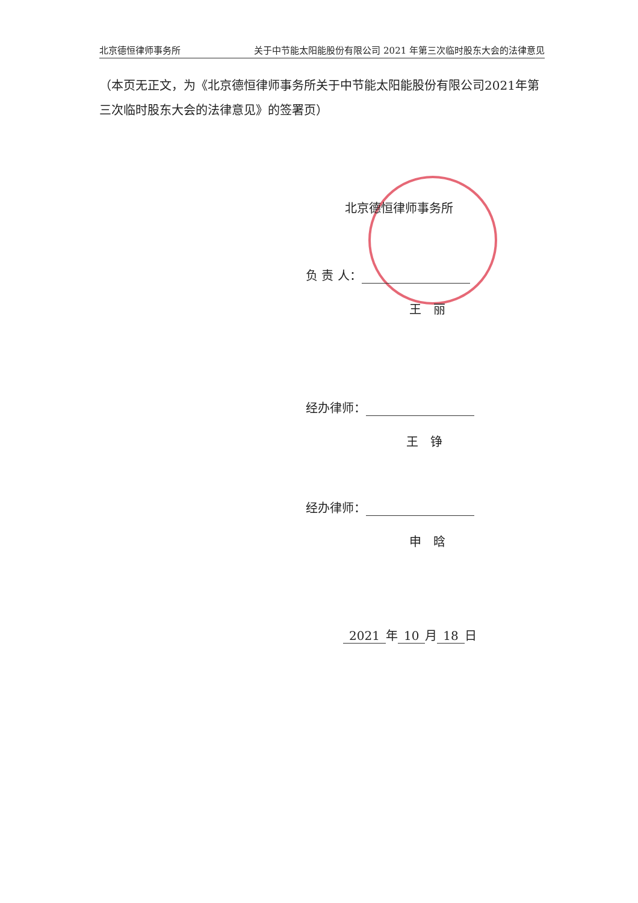北京德恒律师事务所 关于中节能太阳能股份有限公司 2021 年第三次临时股东大会的法律意见
（本页无正文，为《北京德恒律师事务所关于中节能太阳能股份有限公司2021年第三次临时股东大会的法律意见》的签署页）
北京德恒律师事务所
负 责 人：
王　丽
经办律师：
王　铮
经办律师：
申　晗
2021 年 10 月 18 日